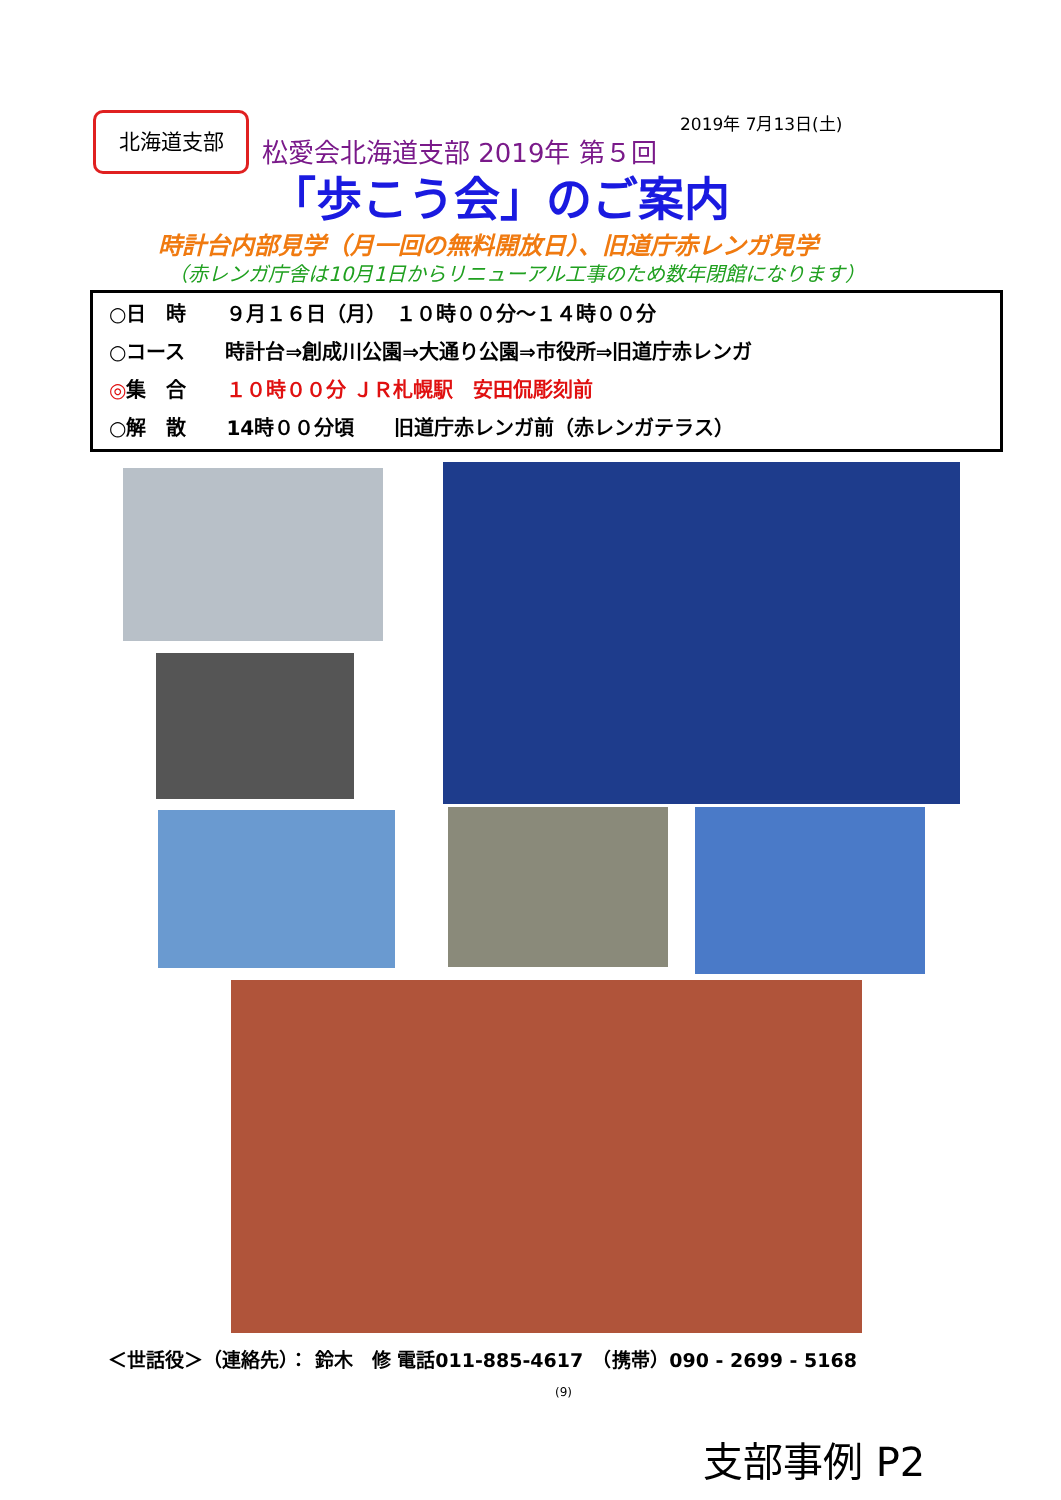北海道支部 2019年 7月13日(土)
松愛会北海道支部 2019年 第５回
「歩こう会」のご案内
時計台内部見学（月一回の無料開放日）、旧道庁赤レンガ見学
（赤レンガ庁舎は10月1日からリニューアル工事のため数年閉館になります）
○日　時　　９月１６日（月）　１０時００分～１４時００分
○コース　　時計台⇒創成川公園⇒大通り公園⇒市役所⇒旧道庁赤レンガ
◎集　合　　１０時００分 ＪＲ札幌駅　安田侃彫刻前
○解　散　　14時００分頃　　旧道庁赤レンガ前（赤レンガテラス）
＜世話役＞（連絡先）： 鈴木　修 電話011-885-4617　（携帯）090 - 2699 - 5168
(9)
支部事例 P2